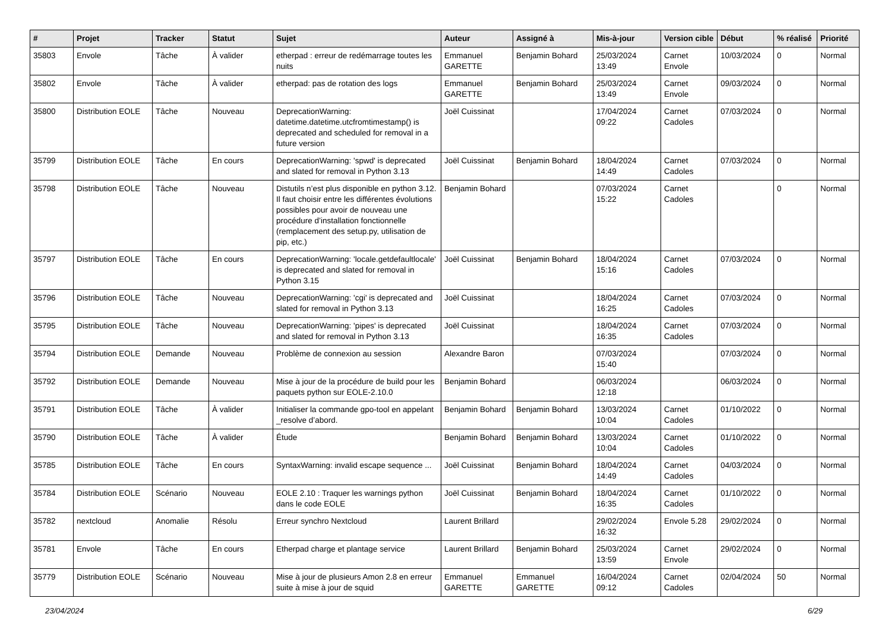| # | Projet | Tracker | Statut | Sujet | Auteur | Assigné à | Mis-à-jour | Version cible | Début | % réalisé | Priorité |
| --- | --- | --- | --- | --- | --- | --- | --- | --- | --- | --- | --- |
| 35803 | Envole | Tâche | À valider | etherpad : erreur de redémarrage toutes les nuits | Emmanuel GARETTE | Benjamin Bohard | 25/03/2024 13:49 | Carnet Envole | 10/03/2024 | 0 | Normal |
| 35802 | Envole | Tâche | À valider | etherpad: pas de rotation des logs | Emmanuel GARETTE | Benjamin Bohard | 25/03/2024 13:49 | Carnet Envole | 09/03/2024 | 0 | Normal |
| 35800 | Distribution EOLE | Tâche | Nouveau | DeprecationWarning: datetime.datetime.utcfromtimestamp() is deprecated and scheduled for removal in a future version | Joël Cuissinat | | 17/04/2024 09:22 | Carnet Cadoles | 07/03/2024 | 0 | Normal |
| 35799 | Distribution EOLE | Tâche | En cours | DeprecationWarning: 'spwd' is deprecated and slated for removal in Python 3.13 | Joël Cuissinat | Benjamin Bohard | 18/04/2024 14:49 | Carnet Cadoles | 07/03/2024 | 0 | Normal |
| 35798 | Distribution EOLE | Tâche | Nouveau | Distutils n’est plus disponible en python 3.12. Il faut choisir entre les différentes évolutions possibles pour avoir de nouveau une procédure d’installation fonctionnelle (remplacement des setup.py, utilisation de pip, etc.) | Benjamin Bohard | | 07/03/2024 15:22 | Carnet Cadoles | | 0 | Normal |
| 35797 | Distribution EOLE | Tâche | En cours | DeprecationWarning: 'locale.getdefaultlocale' is deprecated and slated for removal in Python 3.15 | Joël Cuissinat | Benjamin Bohard | 18/04/2024 15:16 | Carnet Cadoles | 07/03/2024 | 0 | Normal |
| 35796 | Distribution EOLE | Tâche | Nouveau | DeprecationWarning: 'cgi' is deprecated and slated for removal in Python 3.13 | Joël Cuissinat | | 18/04/2024 16:25 | Carnet Cadoles | 07/03/2024 | 0 | Normal |
| 35795 | Distribution EOLE | Tâche | Nouveau | DeprecationWarning: 'pipes' is deprecated and slated for removal in Python 3.13 | Joël Cuissinat | | 18/04/2024 16:35 | Carnet Cadoles | 07/03/2024 | 0 | Normal |
| 35794 | Distribution EOLE | Demande | Nouveau | Problème de connexion au session | Alexandre Baron | | 07/03/2024 15:40 | | 07/03/2024 | 0 | Normal |
| 35792 | Distribution EOLE | Demande | Nouveau | Mise à jour de la procédure de build pour les paquets python sur EOLE-2.10.0 | Benjamin Bohard | | 06/03/2024 12:18 | | 06/03/2024 | 0 | Normal |
| 35791 | Distribution EOLE | Tâche | À valider | Initialiser la commande gpo-tool en appelant _resolve d’abord. | Benjamin Bohard | Benjamin Bohard | 13/03/2024 10:04 | Carnet Cadoles | 01/10/2022 | 0 | Normal |
| 35790 | Distribution EOLE | Tâche | À valider | Étude | Benjamin Bohard | Benjamin Bohard | 13/03/2024 10:04 | Carnet Cadoles | 01/10/2022 | 0 | Normal |
| 35785 | Distribution EOLE | Tâche | En cours | SyntaxWarning: invalid escape sequence ... | Joël Cuissinat | Benjamin Bohard | 18/04/2024 14:49 | Carnet Cadoles | 04/03/2024 | 0 | Normal |
| 35784 | Distribution EOLE | Scénario | Nouveau | EOLE 2.10 : Traquer les warnings python dans le code EOLE | Joël Cuissinat | Benjamin Bohard | 18/04/2024 16:35 | Carnet Cadoles | 01/10/2022 | 0 | Normal |
| 35782 | nextcloud | Anomalie | Résolu | Erreur synchro Nextcloud | Laurent Brillard | | 29/02/2024 16:32 | Envole 5.28 | 29/02/2024 | 0 | Normal |
| 35781 | Envole | Tâche | En cours | Etherpad charge et plantage service | Laurent Brillard | Benjamin Bohard | 25/03/2024 13:59 | Carnet Envole | 29/02/2024 | 0 | Normal |
| 35779 | Distribution EOLE | Scénario | Nouveau | Mise à jour de plusieurs Amon 2.8 en erreur suite à mise à jour de squid | Emmanuel GARETTE | Emmanuel GARETTE | 16/04/2024 09:12 | Carnet Cadoles | 02/04/2024 | 50 | Normal |
23/04/2024 6/29